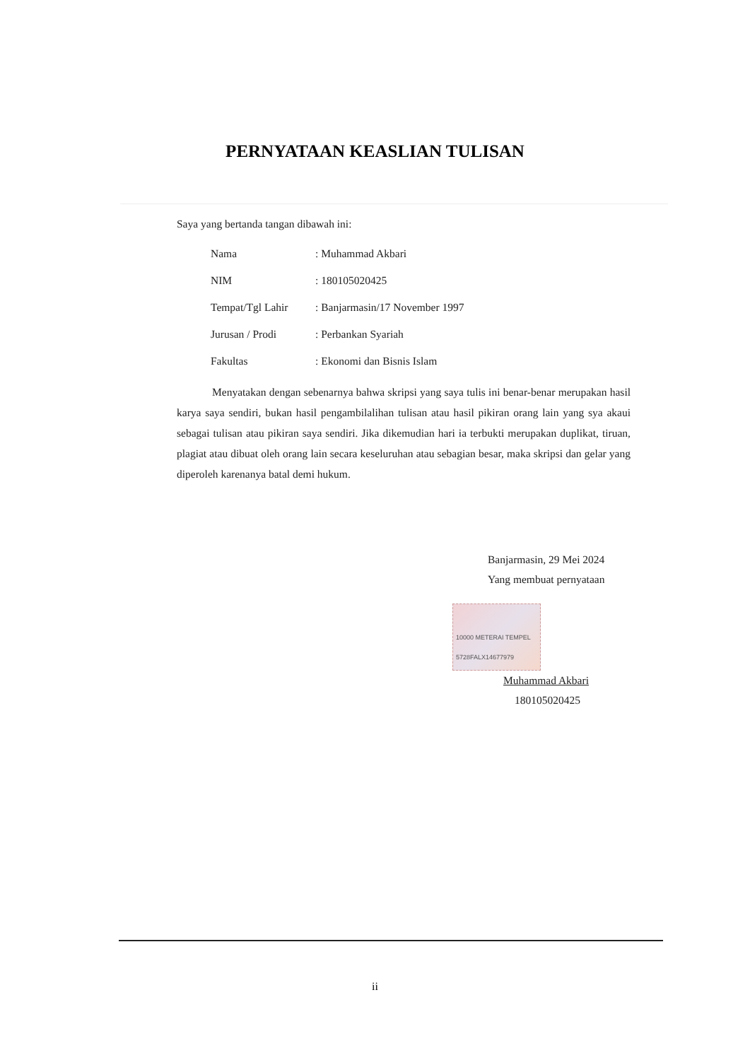PERNYATAAN KEASLIAN TULISAN
Saya yang bertanda tangan dibawah ini:
| Nama | : Muhammad Akbari |
| NIM | : 180105020425 |
| Tempat/Tgl Lahir | : Banjarmasin/17 November 1997 |
| Jurusan / Prodi | : Perbankan Syariah |
| Fakultas | : Ekonomi dan Bisnis Islam |
Menyatakan dengan sebenarnya bahwa skripsi yang saya tulis ini benar-benar merupakan hasil karya saya sendiri, bukan hasil pengambilalihan tulisan atau hasil pikiran orang lain yang sya akaui sebagai tulisan atau pikiran saya sendiri. Jika dikemudian hari ia terbukti merupakan duplikat, tiruan, plagiat atau dibuat oleh orang lain secara keseluruhan atau sebagian besar, maka skripsi dan gelar yang diperoleh karenanya batal demi hukum.
Banjarmasin, 29 Mei 2024
Yang membuat pernyataan
10000 METERAI TEMPEL 5728FALX14677979
Muhammad Akbari
180105020425
ii